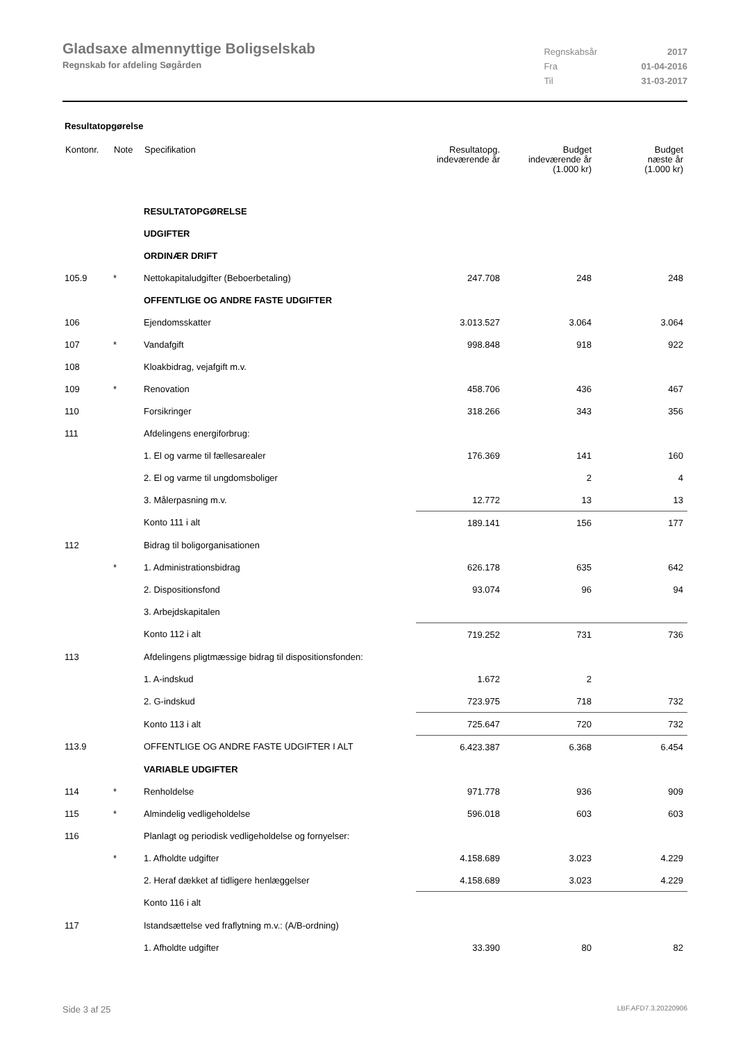Gladsaxe almennyttige Boligselskab
Regnskab for afdeling Søgården
| Regnskabsår | 2017 |
| Fra | 01-04-2016 |
| Til | 31-03-2017 |
Resultatopgørelse
| Kontonr. | Note | Specifikation | Resultatopg. indeværende år | Budget indeværende år (1.000 kr) | Budget næste år (1.000 kr) |
| --- | --- | --- | --- | --- | --- |
| | | RESULTATOPGØRELSE | | | |
| | | UDGIFTER | | | |
| | | ORDINÆR DRIFT | | | |
| 105.9 | * | Nettokapitaludgifter (Beboerbetaling) | 247.708 | 248 | 248 |
| | | OFFENTLIGE OG ANDRE FASTE UDGIFTER | | | |
| 106 | | Ejendomsskatter | 3.013.527 | 3.064 | 3.064 |
| 107 | * | Vandafgift | 998.848 | 918 | 922 |
| 108 | | Kloakbidrag, vejafgift m.v. | | | |
| 109 | * | Renovation | 458.706 | 436 | 467 |
| 110 | | Forsikringer | 318.266 | 343 | 356 |
| 111 | | Afdelingens energiforbrug: | | | |
| | | 1. El og varme til fællesarealer | 176.369 | 141 | 160 |
| | | 2. El og varme til ungdomsboliger | | 2 | 4 |
| | | 3. Målerpasning m.v. | 12.772 | 13 | 13 |
| | | Konto 111 i alt | 189.141 | 156 | 177 |
| 112 | | Bidrag til boligorganisationen | | | |
| | * | 1. Administrationsbidrag | 626.178 | 635 | 642 |
| | | 2. Dispositionsfond | 93.074 | 96 | 94 |
| | | 3. Arbejdskapitalen | | | |
| | | Konto 112 i alt | 719.252 | 731 | 736 |
| 113 | | Afdelingens pligtmæssige bidrag til dispositionsfonden: | | | |
| | | 1. A-indskud | 1.672 | 2 | |
| | | 2. G-indskud | 723.975 | 718 | 732 |
| | | Konto 113 i alt | 725.647 | 720 | 732 |
| 113.9 | | OFFENTLIGE OG ANDRE FASTE UDGIFTER I ALT | 6.423.387 | 6.368 | 6.454 |
| | | VARIABLE UDGIFTER | | | |
| 114 | * | Renholdelse | 971.778 | 936 | 909 |
| 115 | * | Almindelig vedligeholdelse | 596.018 | 603 | 603 |
| 116 | | Planlagt og periodisk vedligeholdelse og fornyelser: | | | |
| | * | 1. Afholdte udgifter | 4.158.689 | 3.023 | 4.229 |
| | | 2. Heraf dækket af tidligere henlæggelser | 4.158.689 | 3.023 | 4.229 |
| | | Konto 116 i alt | | | |
| 117 | | Istandsættelse ved fraflytning m.v.: (A/B-ordning) | | | |
| | | 1. Afholdte udgifter | 33.390 | 80 | 82 |
Side 3 af 25 LBF.AFD7.3.20220906